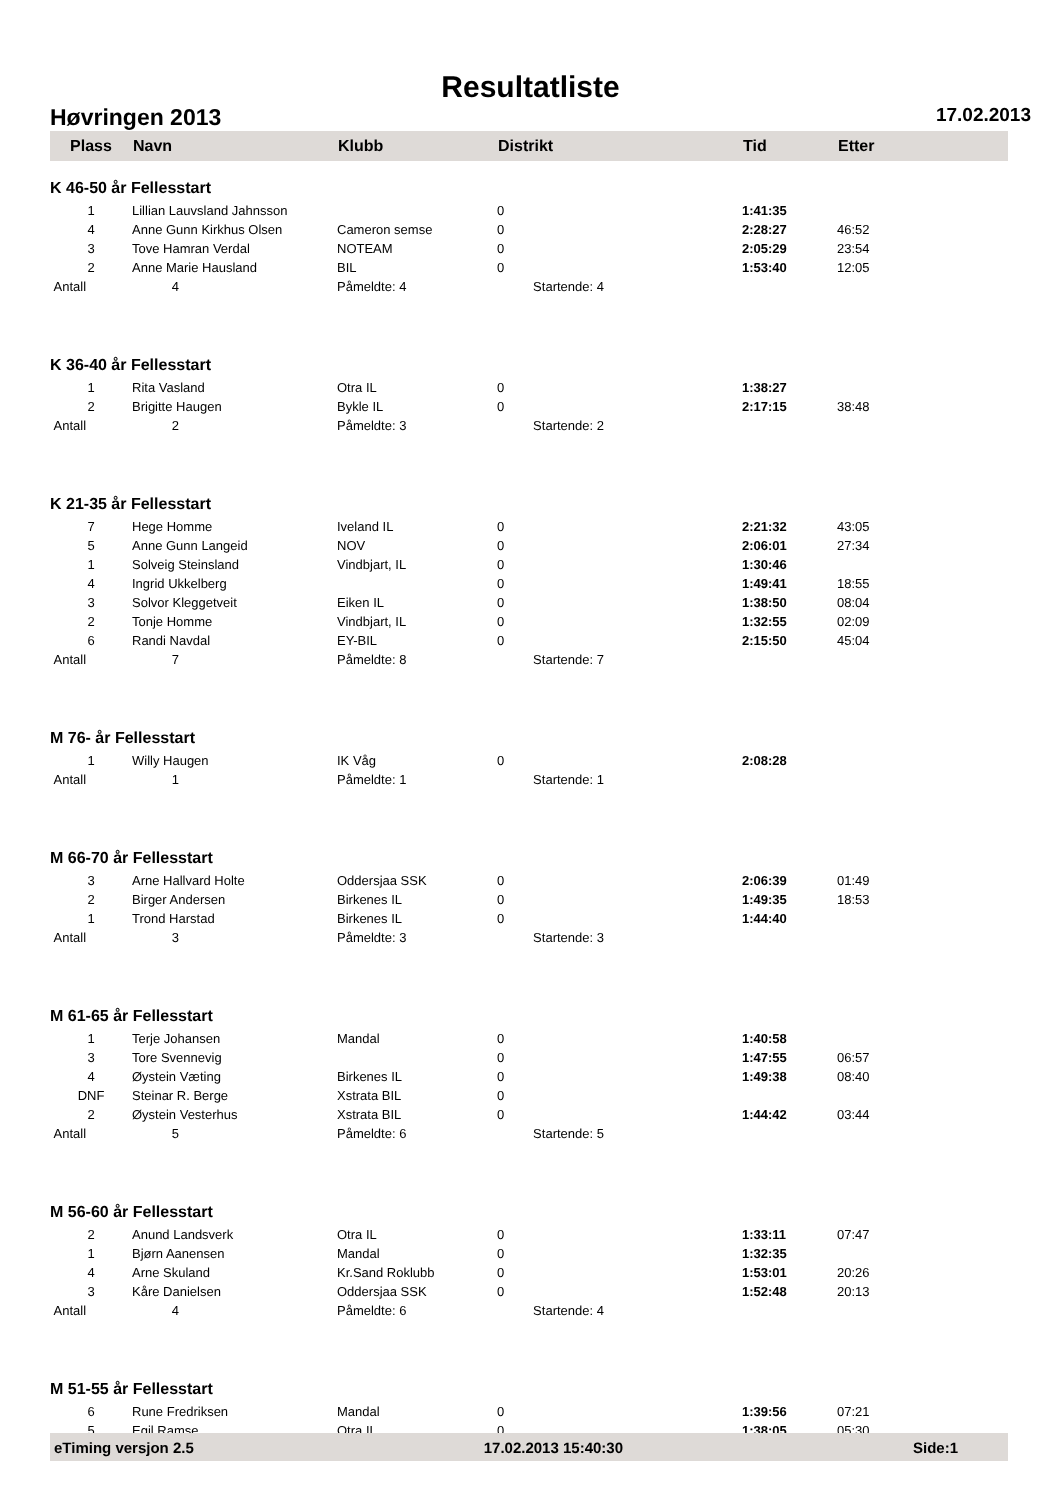Resultatliste
Høvringen 2013 17.02.2013
| Plass | Navn | Klubb | Distrikt | Tid | Etter |
| --- | --- | --- | --- | --- | --- |
| K 46-50 år Fellesstart | | | | | |
| 1 | Lillian Lauvsland Jahnsson | | 0 | 1:41:35 | |
| 4 | Anne Gunn Kirkhus Olsen | Cameron semse | 0 | 2:28:27 | 46:52 |
| 3 | Tove Hamran Verdal | NOTEAM | 0 | 2:05:29 | 23:54 |
| 2 | Anne Marie Hausland | BIL | 0 | 1:53:40 | 12:05 |
| Antall | 4 | Påmeldte: 4 | Startende: 4 | | |
| K 36-40 år Fellesstart | | | | | |
| 1 | Rita Vasland | Otra IL | 0 | 1:38:27 | |
| 2 | Brigitte Haugen | Bykle IL | 0 | 2:17:15 | 38:48 |
| Antall | 2 | Påmeldte: 3 | Startende: 2 | | |
| K 21-35 år Fellesstart | | | | | |
| 7 | Hege Homme | Iveland IL | 0 | 2:21:32 | 43:05 |
| 5 | Anne Gunn Langeid | NOV | 0 | 2:06:01 | 27:34 |
| 1 | Solveig Steinsland | Vindbjart, IL | 0 | 1:30:46 | |
| 4 | Ingrid Ukkelberg | | 0 | 1:49:41 | 18:55 |
| 3 | Solvor Kleggetveit | Eiken IL | 0 | 1:38:50 | 08:04 |
| 2 | Tonje Homme | Vindbjart, IL | 0 | 1:32:55 | 02:09 |
| 6 | Randi Navdal | EY-BIL | 0 | 2:15:50 | 45:04 |
| Antall | 7 | Påmeldte: 8 | Startende: 7 | | |
| M 76- år Fellesstart | | | | | |
| 1 | Willy Haugen | IK Våg | 0 | 2:08:28 | |
| Antall | 1 | Påmeldte: 1 | Startende: 1 | | |
| M 66-70 år Fellesstart | | | | | |
| 3 | Arne Hallvard Holte | Oddersjaa SSK | 0 | 2:06:39 | 01:49 |
| 2 | Birger Andersen | Birkenes IL | 0 | 1:49:35 | 18:53 |
| 1 | Trond Harstad | Birkenes IL | 0 | 1:44:40 | |
| Antall | 3 | Påmeldte: 3 | Startende: 3 | | |
| M 61-65 år Fellesstart | | | | | |
| 1 | Terje Johansen | Mandal | 0 | 1:40:58 | |
| 3 | Tore Svennevig | | 0 | 1:47:55 | 06:57 |
| 4 | Øystein Væting | Birkenes IL | 0 | 1:49:38 | 08:40 |
| DNF | Steinar R. Berge | Xstrata BIL | 0 | | |
| 2 | Øystein Vesterhus | Xstrata BIL | 0 | 1:44:42 | 03:44 |
| Antall | 5 | Påmeldte: 6 | Startende: 5 | | |
| M 56-60 år Fellesstart | | | | | |
| 2 | Anund Landsverk | Otra IL | 0 | 1:33:11 | 07:47 |
| 1 | Bjørn Aanensen | Mandal | 0 | 1:32:35 | |
| 4 | Arne Skuland | Kr.Sand Roklubb | 0 | 1:53:01 | 20:26 |
| 3 | Kåre Danielsen | Oddersjaa SSK | 0 | 1:52:48 | 20:13 |
| Antall | 4 | Påmeldte: 6 | Startende: 4 | | |
| M 51-55 år Fellesstart | | | | | |
| 6 | Rune Fredriksen | Mandal | 0 | 1:39:56 | 07:21 |
| 5 | Egil Ramse | Otra IL | 0 | 1:38:05 | 05:30 |
eTiming versjon 2.5 17.02.2013 15:40:30 Side:1